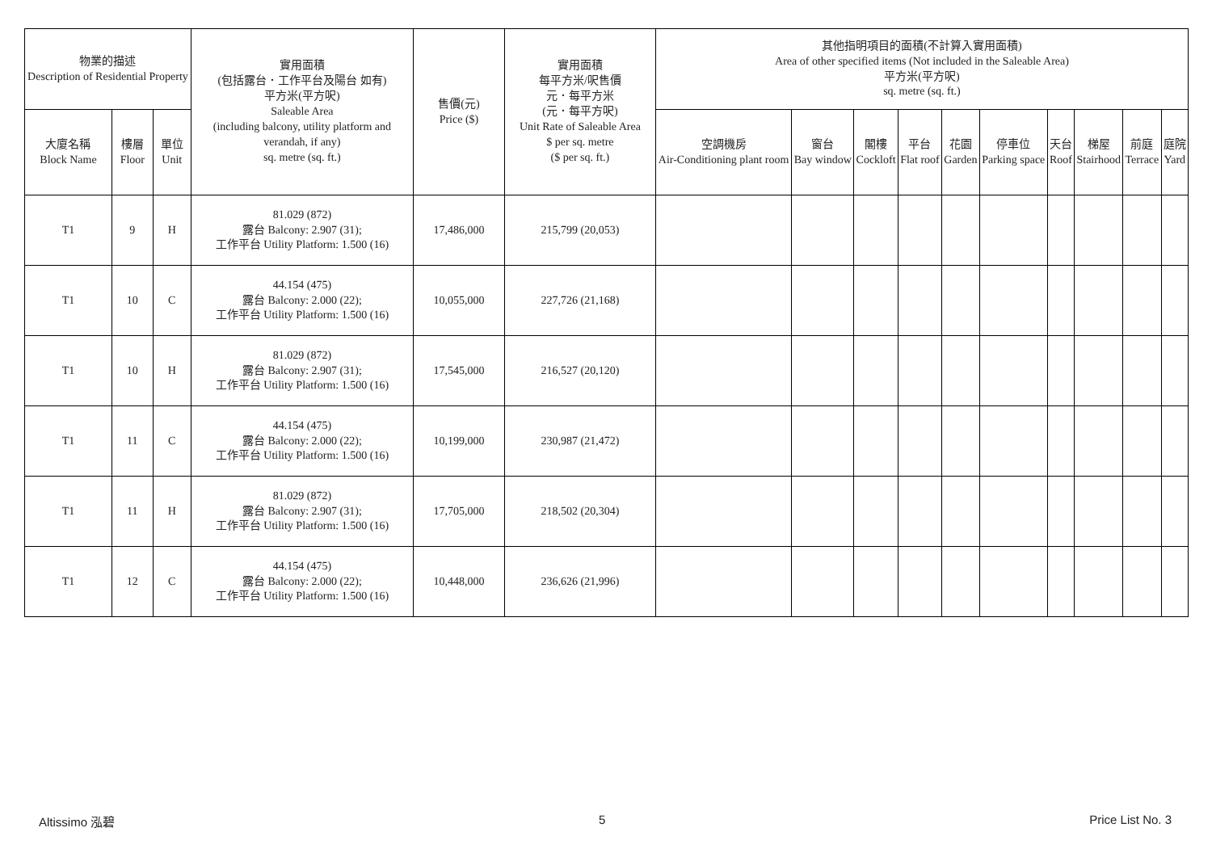| 物業的描述 Description of Residential Property | | | 實用面積 (包括露台．工作平台及陽台 如有) 平方米(平方呎) Saleable Area (including balcony, utility platform and verandah, if any) sq. metre (sq. ft.) | 售價(元) Price ($) | 實用面積 每平方米/呎售價 元．每平方米 (元．每平方呎) Unit Rate of Saleable Area $ per sq. metre ($ per sq. ft.) | 其他指明項目的面積(不計算入實用面積) Area of other specified items (Not included in the Saleable Area) 平方米(平方呎) sq. metre (sq. ft.) | | | | | | | | | |
| --- | --- | --- | --- | --- | --- | --- | --- | --- | --- | --- | --- | --- | --- | --- | --- |
| 大廈名稱 Block Name | 樓層 Floor | 單位 Unit | | | | 空調機房 Air-Conditioning plant room | 窗台 Bay window | 閣樓 Cockloft | 平台 Flat roof | 花園 Garden | 停車位 Parking space | 天台 Roof | 梯屋 Stairhood | 前庭 Terrace | 庭院 Yard |
| T1 | 9 | H | 81.029 (872) 露台 Balcony: 2.907 (31); 工作平台 Utility Platform: 1.500 (16) | 17,486,000 | 215,799 (20,053) | | | | | | | | | | |
| T1 | 10 | C | 44.154 (475) 露台 Balcony: 2.000 (22); 工作平台 Utility Platform: 1.500 (16) | 10,055,000 | 227,726 (21,168) | | | | | | | | | | |
| T1 | 10 | H | 81.029 (872) 露台 Balcony: 2.907 (31); 工作平台 Utility Platform: 1.500 (16) | 17,545,000 | 216,527 (20,120) | | | | | | | | | | |
| T1 | 11 | C | 44.154 (475) 露台 Balcony: 2.000 (22); 工作平台 Utility Platform: 1.500 (16) | 10,199,000 | 230,987 (21,472) | | | | | | | | | | |
| T1 | 11 | H | 81.029 (872) 露台 Balcony: 2.907 (31); 工作平台 Utility Platform: 1.500 (16) | 17,705,000 | 218,502 (20,304) | | | | | | | | | | |
| T1 | 12 | C | 44.154 (475) 露台 Balcony: 2.000 (22); 工作平台 Utility Platform: 1.500 (16) | 10,448,000 | 236,626 (21,996) | | | | | | | | | | |
Altissimo 泓碧 5 Price List No. 3